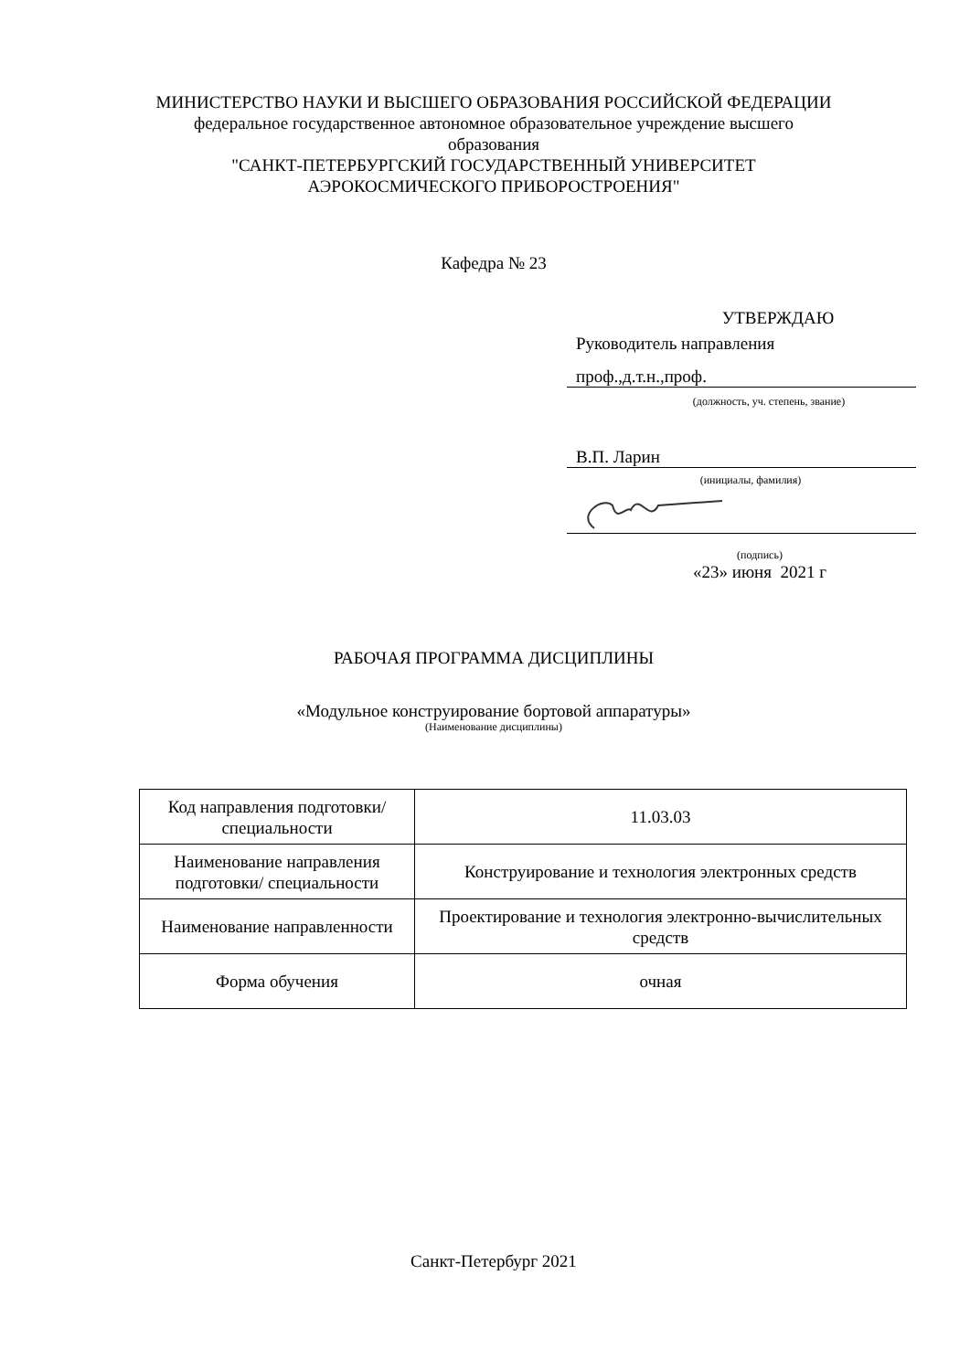МИНИСТЕРСТВО НАУКИ И ВЫСШЕГО ОБРАЗОВАНИЯ РОССИЙСКОЙ ФЕДЕРАЦИИ
федеральное государственное автономное образовательное учреждение высшего образования
"САНКТ-ПЕТЕРБУРГСКИЙ ГОСУДАРСТВЕННЫЙ УНИВЕРСИТЕТ АЭРОКОСМИЧЕСКОГО ПРИБОРОСТРОЕНИЯ"
Кафедра № 23
УТВЕРЖДАЮ
Руководитель направления
проф.,д.т.н.,проф.
(должность, уч. степень, звание)
В.П. Ларин
(инициалы, фамилия)
(подпись)
«23» июня 2021 г
РАБОЧАЯ ПРОГРАММА ДИСЦИПЛИНЫ
«Модульное конструирование бортовой аппаратуры»
(Наименование дисциплины)
| Код направления подготовки/ специальности | 11.03.03 |
| Наименование направления подготовки/ специальности | Конструирование и технология электронных средств |
| Наименование направленности | Проектирование и технология электронно-вычислительных средств |
| Форма обучения | очная |
Санкт-Петербург 2021